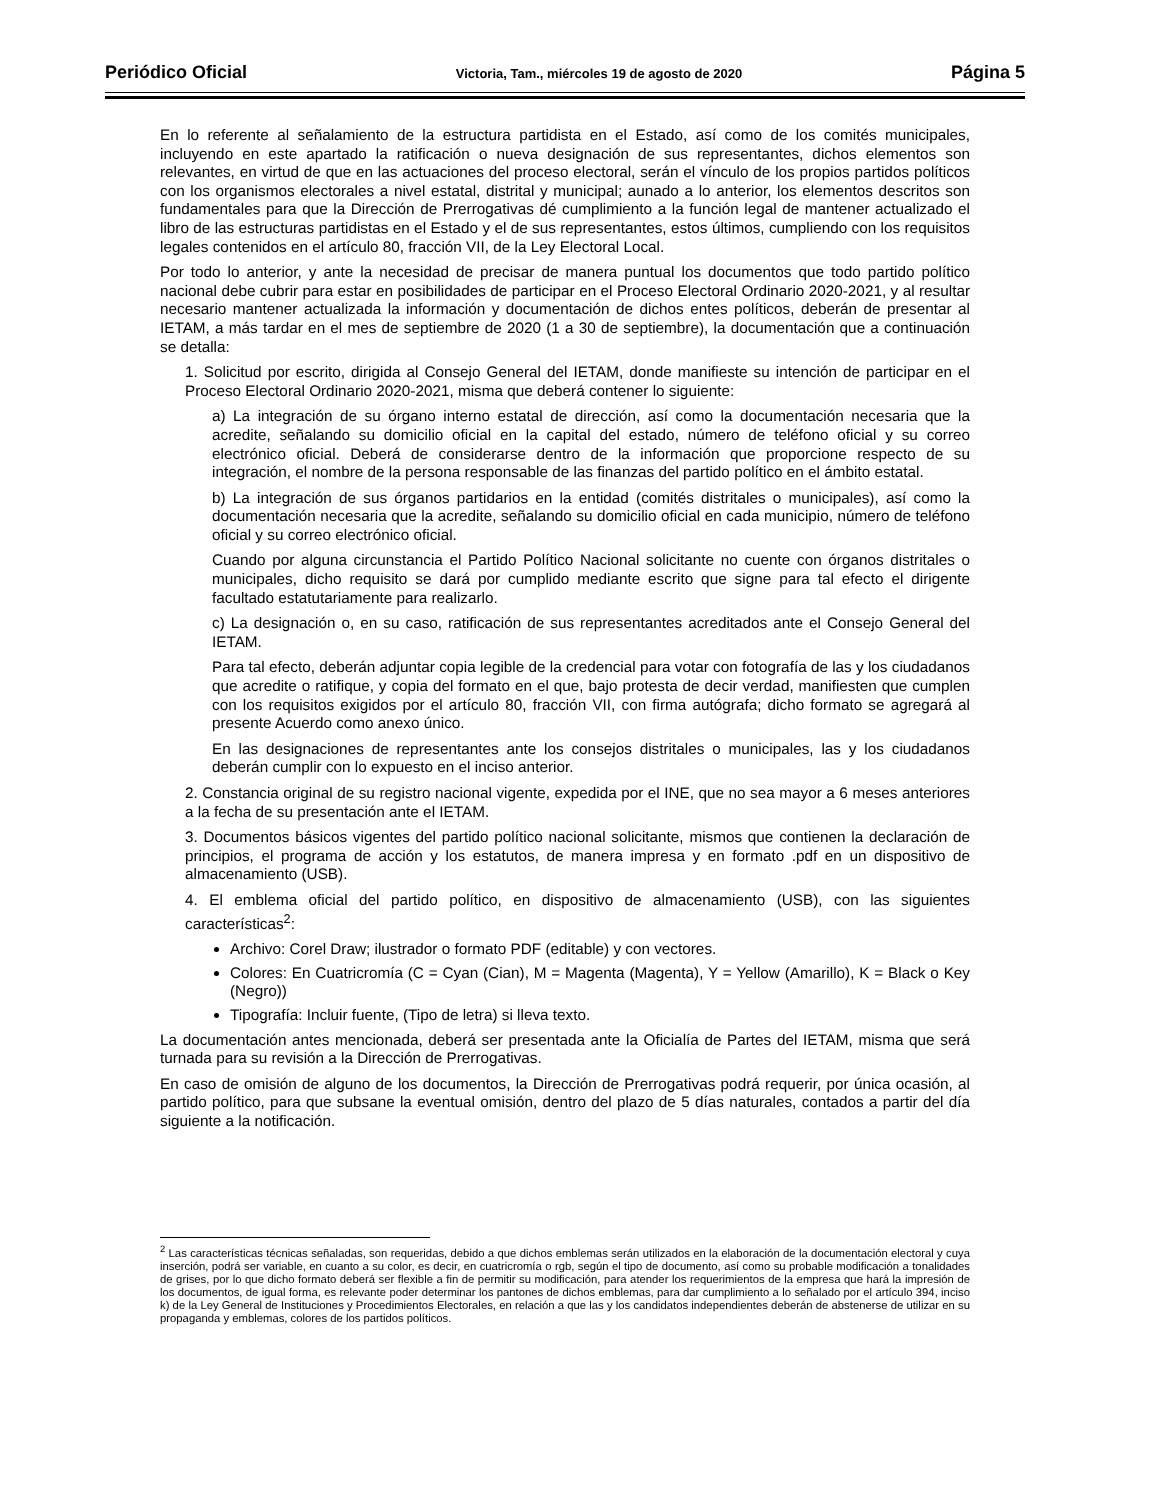Periódico Oficial Victoria, Tam., miércoles 19 de agosto de 2020 Página 5
En lo referente al señalamiento de la estructura partidista en el Estado, así como de los comités municipales, incluyendo en este apartado la ratificación o nueva designación de sus representantes, dichos elementos son relevantes, en virtud de que en las actuaciones del proceso electoral, serán el vínculo de los propios partidos políticos con los organismos electorales a nivel estatal, distrital y municipal; aunado a lo anterior, los elementos descritos son fundamentales para que la Dirección de Prerrogativas dé cumplimiento a la función legal de mantener actualizado el libro de las estructuras partidistas en el Estado y el de sus representantes, estos últimos, cumpliendo con los requisitos legales contenidos en el artículo 80, fracción VII, de la Ley Electoral Local.
Por todo lo anterior, y ante la necesidad de precisar de manera puntual los documentos que todo partido político nacional debe cubrir para estar en posibilidades de participar en el Proceso Electoral Ordinario 2020-2021, y al resultar necesario mantener actualizada la información y documentación de dichos entes políticos, deberán de presentar al IETAM, a más tardar en el mes de septiembre de 2020 (1 a 30 de septiembre), la documentación que a continuación se detalla:
1. Solicitud por escrito, dirigida al Consejo General del IETAM, donde manifieste su intención de participar en el Proceso Electoral Ordinario 2020-2021, misma que deberá contener lo siguiente:
a) La integración de su órgano interno estatal de dirección, así como la documentación necesaria que la acredite, señalando su domicilio oficial en la capital del estado, número de teléfono oficial y su correo electrónico oficial. Deberá de considerarse dentro de la información que proporcione respecto de su integración, el nombre de la persona responsable de las finanzas del partido político en el ámbito estatal.
b) La integración de sus órganos partidarios en la entidad (comités distritales o municipales), así como la documentación necesaria que la acredite, señalando su domicilio oficial en cada municipio, número de teléfono oficial y su correo electrónico oficial.
Cuando por alguna circunstancia el Partido Político Nacional solicitante no cuente con órganos distritales o municipales, dicho requisito se dará por cumplido mediante escrito que signe para tal efecto el dirigente facultado estatutariamente para realizarlo.
c) La designación o, en su caso, ratificación de sus representantes acreditados ante el Consejo General del IETAM.
Para tal efecto, deberán adjuntar copia legible de la credencial para votar con fotografía de las y los ciudadanos que acredite o ratifique, y copia del formato en el que, bajo protesta de decir verdad, manifiesten que cumplen con los requisitos exigidos por el artículo 80, fracción VII, con firma autógrafa; dicho formato se agregará al presente Acuerdo como anexo único.
En las designaciones de representantes ante los consejos distritales o municipales, las y los ciudadanos deberán cumplir con lo expuesto en el inciso anterior.
2. Constancia original de su registro nacional vigente, expedida por el INE, que no sea mayor a 6 meses anteriores a la fecha de su presentación ante el IETAM.
3. Documentos básicos vigentes del partido político nacional solicitante, mismos que contienen la declaración de principios, el programa de acción y los estatutos, de manera impresa y en formato .pdf en un dispositivo de almacenamiento (USB).
4. El emblema oficial del partido político, en dispositivo de almacenamiento (USB), con las siguientes características<sup>2</sup>:
Archivo: Corel Draw; ilustrador o formato PDF (editable) y con vectores.
Colores: En Cuatricromía (C = Cyan (Cian), M = Magenta (Magenta), Y = Yellow (Amarillo), K = Black o Key (Negro))
Tipografía: Incluir fuente, (Tipo de letra) si lleva texto.
La documentación antes mencionada, deberá ser presentada ante la Oficialía de Partes del IETAM, misma que será turnada para su revisión a la Dirección de Prerrogativas.
En caso de omisión de alguno de los documentos, la Dirección de Prerrogativas podrá requerir, por única ocasión, al partido político, para que subsane la eventual omisión, dentro del plazo de 5 días naturales, contados a partir del día siguiente a la notificación.
<sup>2</sup> Las características técnicas señaladas, son requeridas, debido a que dichos emblemas serán utilizados en la elaboración de la documentación electoral y cuya inserción, podrá ser variable, en cuanto a su color, es decir, en cuatricromía o rgb, según el tipo de documento, así como su probable modificación a tonalidades de grises, por lo que dicho formato deberá ser flexible a fin de permitir su modificación, para atender los requerimientos de la empresa que hará la impresión de los documentos, de igual forma, es relevante poder determinar los pantones de dichos emblemas, para dar cumplimiento a lo señalado por el artículo 394, inciso k) de la Ley General de Instituciones y Procedimientos Electorales, en relación a que las y los candidatos independientes deberán de abstenerse de utilizar en su propaganda y emblemas, colores de los partidos políticos.